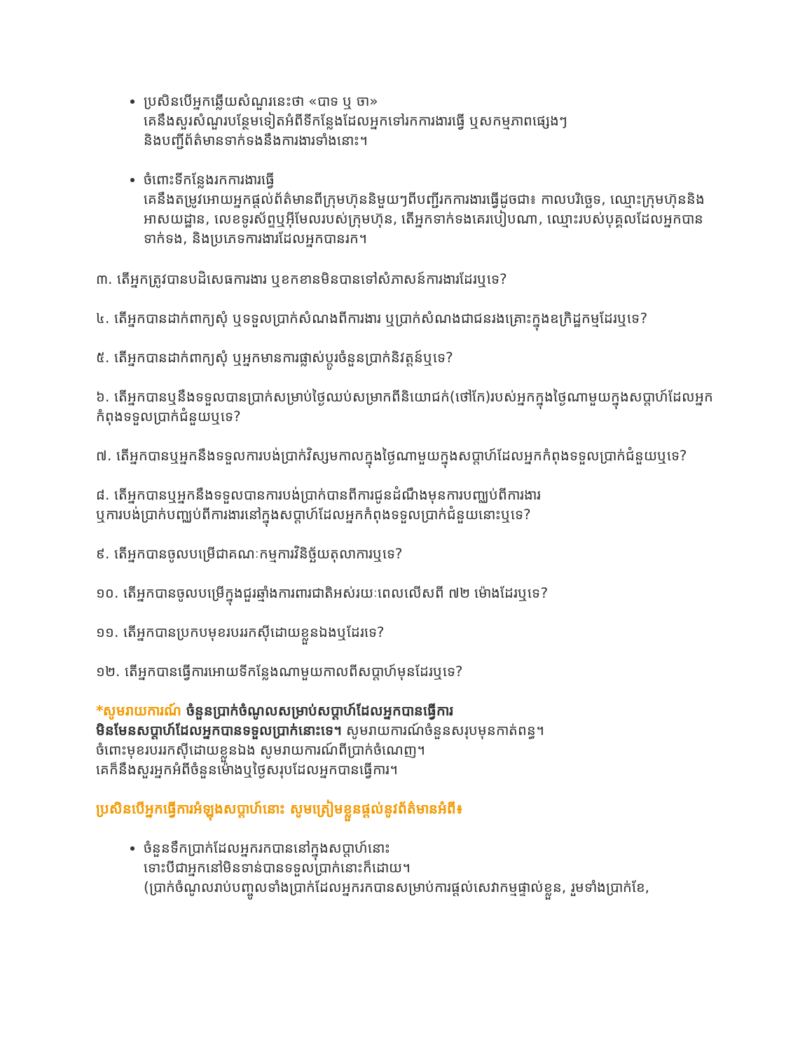ប្រសិនបើអ្នកឆ្លើយសំណួរនេះថា «បាទ ឬ ចា»
គេនឹងសួរសំណួរបន្ថែមទៀតអំពីទីកន្លែងដែលអ្នកទៅរកការងារធ្វើ ឬសកម្មភាពផ្សេងៗ
និងបញ្ជីព័ត៌មានទាក់ទងនឹងការងារទាំងនោះ។
ចំពោះទីកន្លែងរកការងារធ្វើ
គេនឹងតម្រូវអោយអ្នកផ្តល់ព័ត៌មានពីក្រុមហ៊ុននិមួយៗពីបញ្ជីរកការងារធ្វើដូចជា៖ កាលបរិច្ឆេទ, ឈ្មោះក្រុមហ៊ុននិងអាសយដ្ឋាន, លេខទូរស័ព្ទឬអ៊ីមែលរបស់ក្រុមហ៊ុន, តើអ្នកទាក់ទងគេរបៀបណា, ឈ្មោះរបស់បុគ្គលដែលអ្នកបានទាក់ទង, និងប្រភេទការងារដែលអ្នកបានរក។
៣. តើអ្នកត្រូវបានបដិសេធការងារ ឬខកខានមិនបានទៅសំភាសន៍ការងារដែរឬទេ?
៤. តើអ្នកបានដាក់ពាក្យសុំ ឬទទួលប្រាក់សំណងពីការងារ ឬប្រាក់សំណងជាជនរងគ្រោះក្នុងឧក្រិដ្ឋកម្មដែរឬទេ?
៥. តើអ្នកបានដាក់ពាក្យសុំ ឬអ្នកមានការផ្លាស់ប្តូរចំនួនប្រាក់និវត្តន៍ឬទេ?
៦. តើអ្នកបានឬនឹងទទួលបានប្រាក់សម្រាប់ថ្ងៃឈប់សម្រាកពីនិយោជក់(ថៅកែ)របស់អ្នកក្នុងថ្ងៃណាមួយក្នុងសប្តាហ៍ដែលអ្នកកំពុងទទួលប្រាក់ជំនួយឬទេ?
៧. តើអ្នកបានឬអ្នកនឹងទទួលការបង់ប្រាក់វិស្សមកាលក្នុងថ្ងៃណាមួយក្នុងសប្តាហ៍ដែលអ្នកកំពុងទទួលប្រាក់ជំនួយឬទេ?
៨. តើអ្នកបានឬអ្នកនឹងទទួលបានការបង់ប្រាក់បានពីការជូនដំណឹងមុនការបញ្ឈប់ពីការងារ
ឬការបង់ប្រាក់បញ្ឈប់ពីការងារនៅក្នុងសប្តាហ៍ដែលអ្នកកំពុងទទួលប្រាក់ជំនួយនោះឬទេ?
៩. តើអ្នកបានចូលបម្រើជាគណៈកម្មការវិនិច្ឆ័យតុលាការឬទេ?
១០. តើអ្នកបានចូលបម្រើក្នុងជួរឆ្មាំងការពារជាតិអស់រយៈពេលលើសពី ៧២ ម៉ោងដែរឬទេ?
១១. តើអ្នកបានប្រកបមុខរបររកស៊ីដោយខ្លួនឯងឬដែរទេ?
១២. តើអ្នកបានធ្វើការអោយទីកន្លែងណាមួយកាលពីសប្តាហ៍មុនដែរឬទេ?
*សូមរាយការណ៍ ចំនួនប្រាក់ចំណូលសម្រាប់សប្តាហ៍ដែលអ្នកបានធ្វើការ
មិនមែនសប្តាហ៍ដែលអ្នកបានទទួលប្រាក់នោះទេ។ សូមរាយការណ៍ចំនួនសរុបមុនកាត់ពន្ធ។
ចំពោះមុខរបររកស៊ីដោយខ្លួនឯង សូមរាយការណ៍ពីប្រាក់ចំណេញ។
គេក៏នឹងសួរអ្នកអំពីចំនួនម៉ោងឬថ្ងៃសរុបដែលអ្នកបានធ្វើការ។
ប្រសិនបើអ្នកធ្វើការអំឡុងសប្តាហ៍នោះ សូមត្រៀមខ្លួនផ្តល់នូវព័ត៌មានអំពី៖
ចំនួនទឹកប្រាក់ដែលអ្នករកបាននៅក្នុងសប្តាហ៍នោះ
ទោះបីជាអ្នកនៅមិនទាន់បានទទួលប្រាក់នោះក៏ដោយ។
(ប្រាក់ចំណូលរាប់បញ្ចូលទាំងប្រាក់ដែលអ្នករកបានសម្រាប់ការផ្តល់សេវាកម្មផ្ទាល់ខ្លួន, រួមទាំងប្រាក់ខែ,